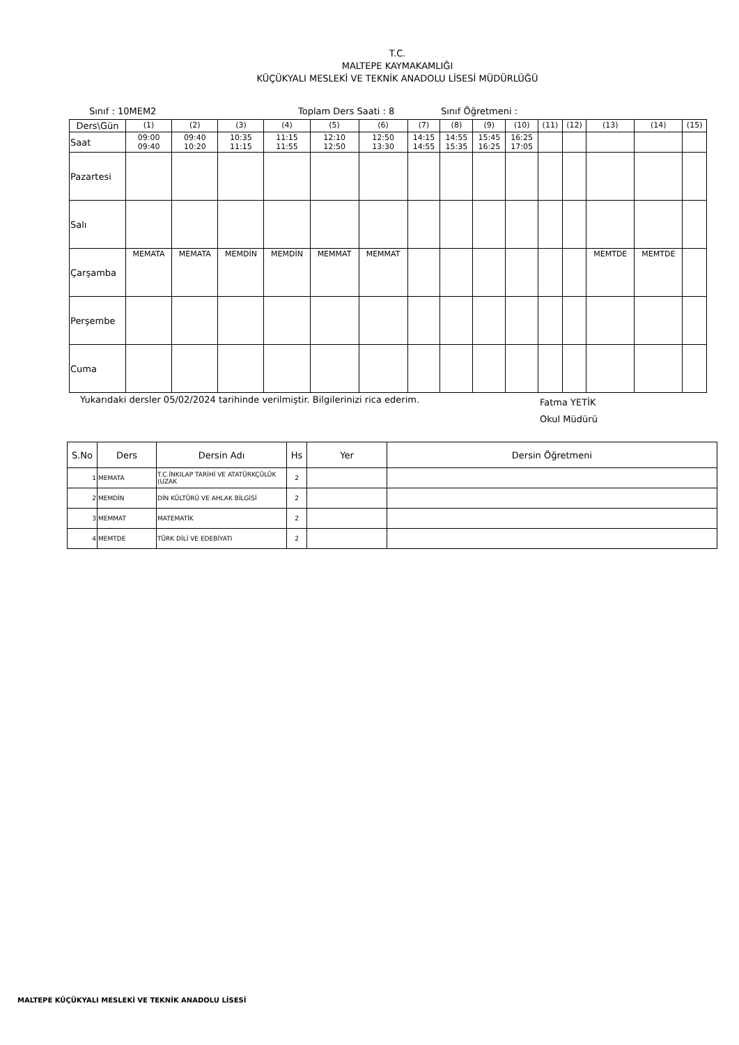T.C.
MALTEPE KAYMAKAMLIĞI
KÜÇÜKYALI MESLEKİ VE TEKNİK ANADOLU LİSESİ MÜDÜRLÜĞÜ
Sınıf : 10MEM2 Toplam Ders Saati : 8 Sınıf Öğretmeni :
| Ders\Gün | (1) | (2) | (3) | (4) | (5) | (6) | (7) | (8) | (9) | (10) | (11) | (12) | (13) | (14) | (15) |
| Saat | 09:00 09:40 | 09:40 10:20 | 10:35 11:15 | 11:15 11:55 | 12:10 12:50 | 12:50 13:30 | 14:15 14:55 | 14:55 15:35 | 15:45 16:25 | 16:25 17:05 | | | | | |
| Pazartesi | | | | | | | | | | | | | | | |
| Salı | | | | | | | | | | | | | | | |
| Çarşamba | MEMATA | MEMATA | MEMDİN | MEMDİN | MEMMAT | MEMMAT | | | | | | | MEMTDE | MEMTDE | |
| Perşembe | | | | | | | | | | | | | | | |
| Cuma | | | | | | | | | | | | | | | |
Yukarıdaki dersler 05/02/2024 tarihinde verilmiştir. Bilgilerinizi rica ederim. Fatma YETİK
Okul Müdürü
| S.No | Ders | Dersin Adı | Hs | Yer | Dersin Öğretmeni |
| --- | --- | --- | --- | --- | --- |
| 1 | MEMATA | T.C.İNKILAP TARİHİ VE ATATÜRKÇÜLÜK (UZAK | 2 | | |
| 2 | MEMDİN | DİN KÜLTÜRÜ VE AHLAK BİLGİSİ | 2 | | |
| 3 | MEMMAT | MATEMATİK | 2 | | |
| 4 | MEMTDE | TÜRK DİLİ VE EDEBİYATI | 2 | | |
MALTEPE KÜÇÜKYALI MESLEKİ VE TEKNİK ANADOLU LİSESİ